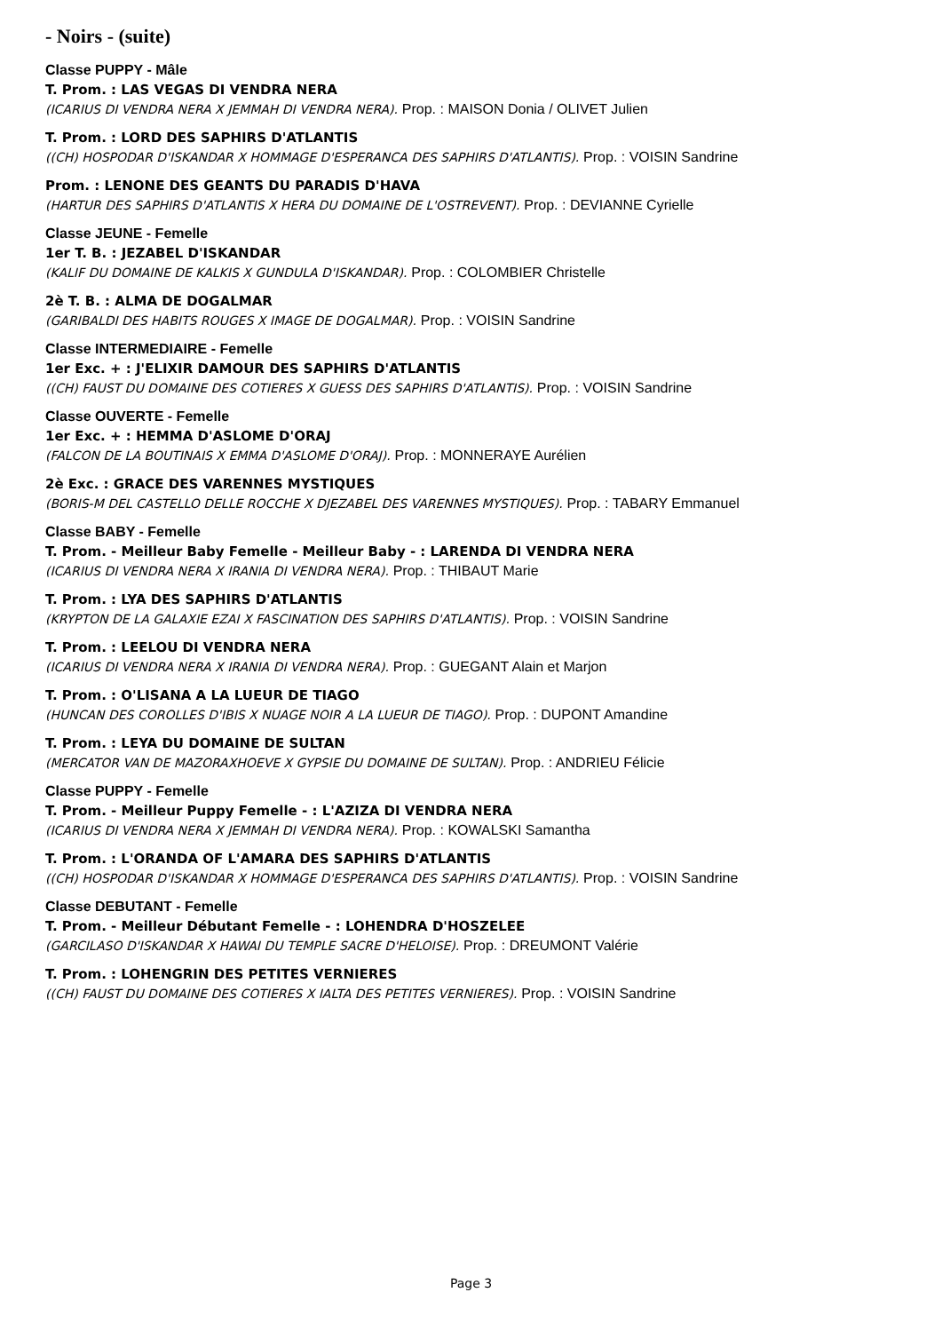- Noirs - (suite)
Classe PUPPY - Mâle
T. Prom. : LAS VEGAS DI VENDRA NERA
(ICARIUS DI VENDRA NERA X JEMMAH DI VENDRA NERA). Prop. : MAISON Donia / OLIVET Julien
T. Prom. : LORD DES SAPHIRS D'ATLANTIS
((CH) HOSPODAR D'ISKANDAR X HOMMAGE D'ESPERANCA DES SAPHIRS D'ATLANTIS). Prop. : VOISIN Sandrine
Prom. : LENONE DES GEANTS DU PARADIS D'HAVA
(HARTUR DES SAPHIRS D'ATLANTIS X HERA DU DOMAINE DE L'OSTREVENT). Prop. : DEVIANNE Cyrielle
Classe JEUNE - Femelle
1er T. B. : JEZABEL D'ISKANDAR
(KALIF DU DOMAINE DE KALKIS X GUNDULA D'ISKANDAR). Prop. : COLOMBIER Christelle
2è T. B. : ALMA DE DOGALMAR
(GARIBALDI DES HABITS ROUGES X IMAGE DE DOGALMAR). Prop. : VOISIN Sandrine
Classe INTERMEDIAIRE - Femelle
1er Exc. + : J'ELIXIR DAMOUR DES SAPHIRS D'ATLANTIS
((CH) FAUST DU DOMAINE DES COTIERES X GUESS DES SAPHIRS D'ATLANTIS). Prop. : VOISIN Sandrine
Classe OUVERTE - Femelle
1er Exc. + : HEMMA D'ASLOME D'ORAJ
(FALCON DE LA BOUTINAIS X EMMA D'ASLOME D'ORAJ). Prop. : MONNERAYE Aurélien
2è Exc. : GRACE DES VARENNES MYSTIQUES
(BORIS-M DEL CASTELLO DELLE ROCCHE X DJEZABEL DES VARENNES MYSTIQUES). Prop. : TABARY Emmanuel
Classe BABY - Femelle
T. Prom. - Meilleur Baby Femelle - Meilleur Baby - : LARENDA DI VENDRA NERA
(ICARIUS DI VENDRA NERA X IRANIA DI VENDRA NERA). Prop. : THIBAUT Marie
T. Prom. : LYA DES SAPHIRS D'ATLANTIS
(KRYPTON DE LA GALAXIE EZAI X FASCINATION DES SAPHIRS D'ATLANTIS). Prop. : VOISIN Sandrine
T. Prom. : LEELOU DI VENDRA NERA
(ICARIUS DI VENDRA NERA X IRANIA DI VENDRA NERA). Prop. : GUEGANT Alain et Marjon
T. Prom. : O'LISANA A LA LUEUR DE TIAGO
(HUNCAN DES COROLLES D'IBIS X NUAGE NOIR A LA LUEUR DE TIAGO). Prop. : DUPONT Amandine
T. Prom. : LEYA DU DOMAINE DE SULTAN
(MERCATOR VAN DE MAZORAXHOEVE X GYPSIE DU DOMAINE DE SULTAN). Prop. : ANDRIEU Félicie
Classe PUPPY - Femelle
T. Prom. - Meilleur Puppy Femelle - : L'AZIZA DI VENDRA NERA
(ICARIUS DI VENDRA NERA X JEMMAH DI VENDRA NERA). Prop. : KOWALSKI Samantha
T. Prom. : L'ORANDA OF L'AMARA DES SAPHIRS D'ATLANTIS
((CH) HOSPODAR D'ISKANDAR X HOMMAGE D'ESPERANCA DES SAPHIRS D'ATLANTIS). Prop. : VOISIN Sandrine
Classe DEBUTANT - Femelle
T. Prom. - Meilleur Débutant Femelle - : LOHENDRA D'HOSZELEE
(GARCILASO D'ISKANDAR X HAWAI DU TEMPLE SACRE D'HELOISE). Prop. : DREUMONT Valérie
T. Prom. : LOHENGRIN DES PETITES VERNIERES
((CH) FAUST DU DOMAINE DES COTIERES X IALTA DES PETITES VERNIERES). Prop. : VOISIN Sandrine
Page 3